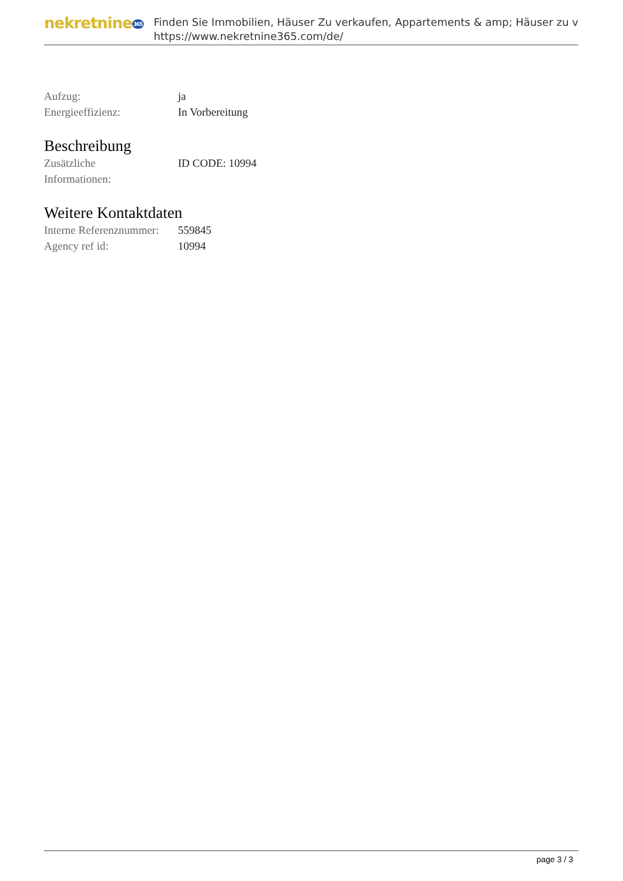nekretnine365
Finden Sie Immobilien, Häuser Zu verkaufen, Appartements & amp; Häuser zu v
https://www.nekretnine365.com/de/
| Aufzug: | ja |
| Energieeffizienz: | In Vorbereitung |
Beschreibung
| Zusätzliche Informationen: | ID CODE: 10994 |
Weitere Kontaktdaten
| Interne Referenznummer: | 559845 |
| Agency ref id: | 10994 |
page 3 / 3